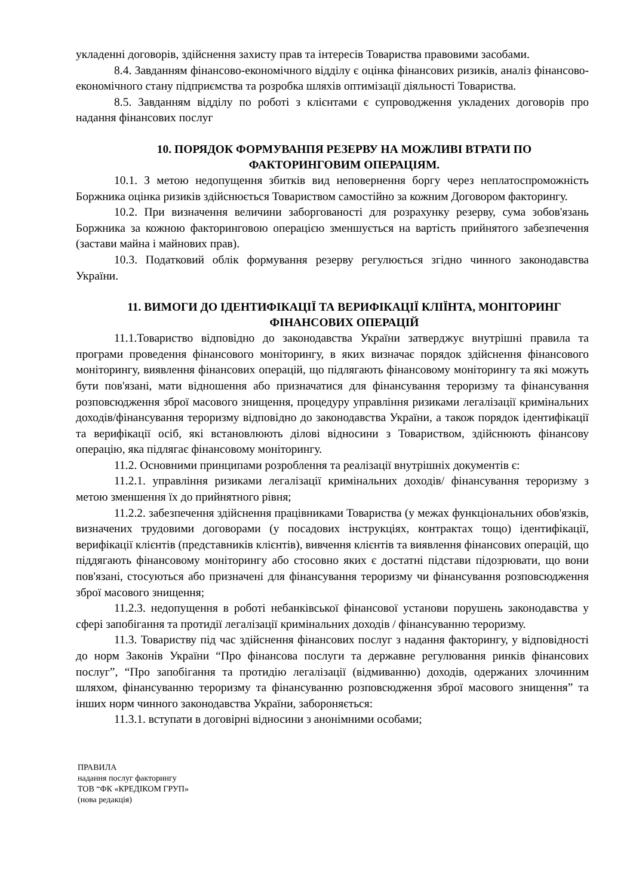укладенні договорів, здійснення захисту прав та інтересів Товариства правовими засобами.
8.4. Завданням фінансово-економічного відділу є оцінка фінансових ризиків, аналіз фінансово-економічного стану підприємства та розробка шляхів оптимізації діяльності Товариства.
8.5. Завданням відділу по роботі з клієнтами є супроводження укладених договорів про надання фінансових послуг
10. ПОРЯДОК ФОРМУВАНПЯ РЕЗЕРВУ НА МОЖЛИВІ ВТРАТИ ПО ФАКТОРИНГОВИМ ОПЕРАЦІЯМ.
10.1. З метою недопущення збитків вид неповернення боргу через неплатоспроможність Боржника оцінка ризиків здійснюється Товариством самостійно за кожним Договором факторингу.
10.2. При визначення величини заборгованості для розрахунку резерву, сума зобов'язань Боржника за кожною факторинговою операцією зменшується на вартість прийнятого забезпечення (застави майна і майнових прав).
10.3. Податковий облік формування резерву регулюється згідно чинного законодавства України.
11. ВИМОГИ ДО ІДЕНТИФІКАЦІЇ ТА ВЕРИФІКАЦІЇ КЛІЇНТА, МОНІТОРИНГ ФІНАНСОВИХ ОПЕРАЦІЙ
11.1.Товариство відповідно до законодавства України затверджує внутрішні правила та програми проведення фінансового моніторингу, в яких визначає порядок здійснення фінансового моніторингу, виявлення фінансових операцій, що підлягають фінансовому моніторингу та які можуть бути пов'язані, мати відношення або призначатися для фінансування тероризму та фінансування розповсюдження зброї масового знищення, процедуру управління ризиками легалізації кримінальних доходів/фінансування тероризму відповідно до законодавства України, а також порядок ідентифікації та верифікації осіб, які встановлюють ділові відносини з Товариством, здійснюють фінансову операцію, яка підлягає фінансовому моніторингу.
11.2. Основними принципами розроблення та реалізації внутрішніх документів є:
11.2.1. управління ризиками легалізації кримінальних доходів/ фінансування тероризму з метою зменшення їх до прийнятного рівня;
11.2.2. забезпечення здійснення працівниками Товариства (у межах функціональних обов'язків, визначених трудовими договорами (у посадових інструкціях, контрактах тощо) ідентифікації, верифікації клієнтів (представників клієнтів), вивчення клієнтів та виявлення фінансових операцій, що піддягають фінансовому моніторингу або стосовно яких є достатні підстави підозрювати, що вони пов'язані, стосуються або призначені для фінансування тероризму чи фінансування розповсюдження зброї масового знищення;
11.2.3. недопущення в роботі небанківської фінансової установи порушень законодавства у сфері запобігання та протидії легалізації кримінальних доходів / фінансуванню тероризму.
11.3. Товариству під час здійснення фінансових послуг з надання факторингу, у відповідності до норм Законів України “Про фінансова послуги та державне регулювання ринків фінансових послуг”, “Про запобігання та протидію легалізації (відмиванню) доходів, одержаних злочинним шляхом, фінансуванню тероризму та фінансуванню розповсюдження зброї масового знищення” та інших норм чинного законодавства України, забороняється:
11.3.1. вступати в договірні відносини з анонімними особами;
ПРАВИЛА
надання послуг факторингу
ТОВ “ФК «КРЕДІКОМ ГРУП»
(нова редакція)